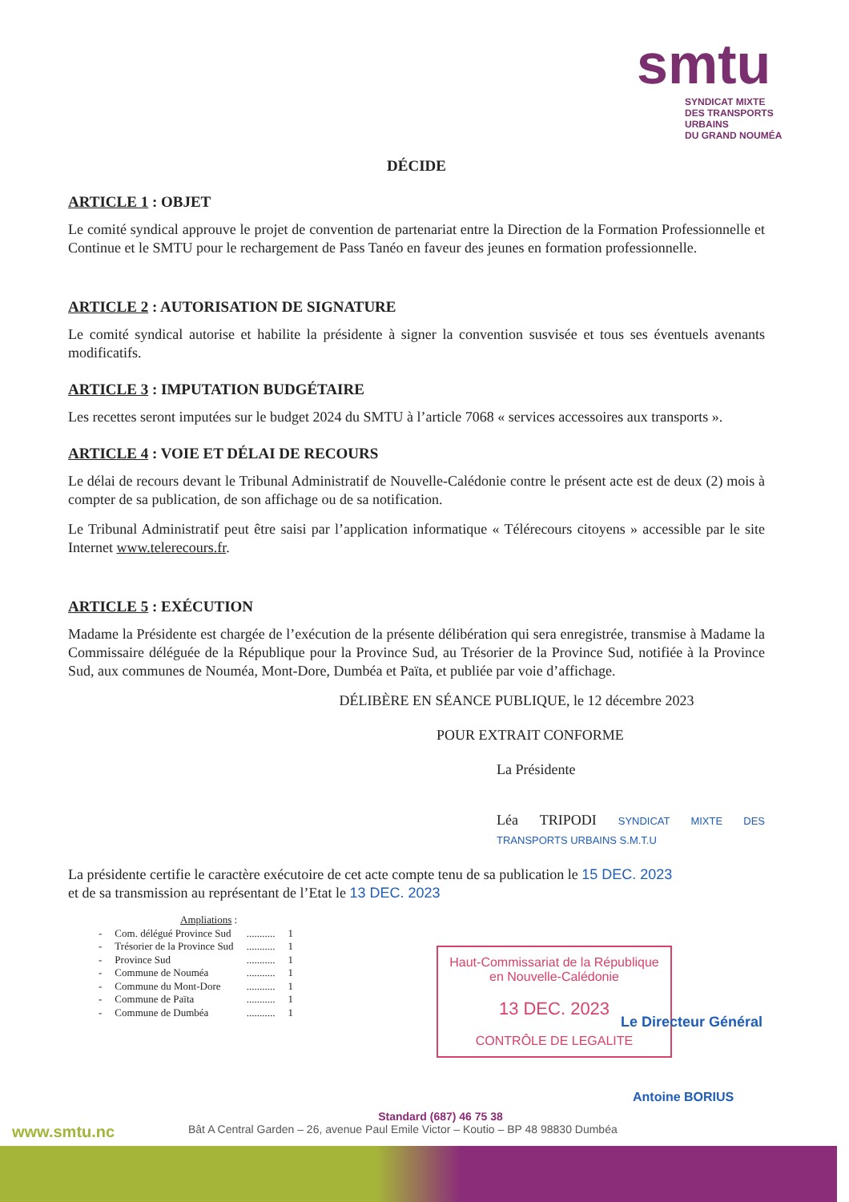smtu
SYNDICAT MIXTE
DES TRANSPORTS URBAINS
DU GRAND NOUMÉA
DÉCIDE
ARTICLE 1 : OBJET
Le comité syndical approuve le projet de convention de partenariat entre la Direction de la Formation Professionnelle et Continue et le SMTU pour le rechargement de Pass Tanéo en faveur des jeunes en formation professionnelle.
ARTICLE 2 : AUTORISATION DE SIGNATURE
Le comité syndical autorise et habilite la présidente à signer la convention susvisée et tous ses éventuels avenants modificatifs.
ARTICLE 3 : IMPUTATION BUDGÉTAIRE
Les recettes seront imputées sur le budget 2024 du SMTU à l’article 7068 « services accessoires aux transports ».
ARTICLE 4 : VOIE ET DÉLAI DE RECOURS
Le délai de recours devant le Tribunal Administratif de Nouvelle-Calédonie contre le présent acte est de deux (2) mois à compter de sa publication, de son affichage ou de sa notification.
Le Tribunal Administratif peut être saisi par l’application informatique « Télérecours citoyens » accessible par le site Internet www.telerecours.fr.
ARTICLE 5 : EXÉCUTION
Madame la Présidente est chargée de l’exécution de la présente délibération qui sera enregistrée, transmise à Madame la Commissaire déléguée de la République pour la Province Sud, au Trésorier de la Province Sud, notifiée à la Province Sud, aux communes de Nouméa, Mont-Dore, Dumbéa et Païta, et publiée par voie d’affichage.
DÉLIBÈRE EN SÉANCE PUBLIQUE, le 12 décembre 2023
POUR EXTRAIT CONFORME
La Présidente
Léa TRIPODI SYNDICAT MIXTE DES TRANSPORTS URBAINS S.M.T.U
La présidente certifie le caractère exécutoire de cet acte compte tenu de sa publication le 15 DEC. 2023
et de sa transmission au représentant de l’Etat le 13 DEC. 2023
Ampliations :
| - | Com. délégué Province Sud | ........... | 1 |
| - | Trésorier de la Province Sud | ........... | 1 |
| - | Province Sud | ........... | 1 |
| - | Commune de Nouméa | ........... | 1 |
| - | Commune du Mont-Dore | ........... | 1 |
| - | Commune de Païta | ........... | 1 |
| - | Commune de Dumbéa | ........... | 1 |
Haut-Commissariat de la République
en Nouvelle-Calédonie
13 DEC. 2023
CONTRÔLE DE LEGALITE
Le Directeur Général
Antoine BORIUS
Standard (687) 46 75 38
www.smtu.nc Bât A Central Garden – 26, avenue Paul Emile Victor – Koutio – BP 48 98830 Dumbéa